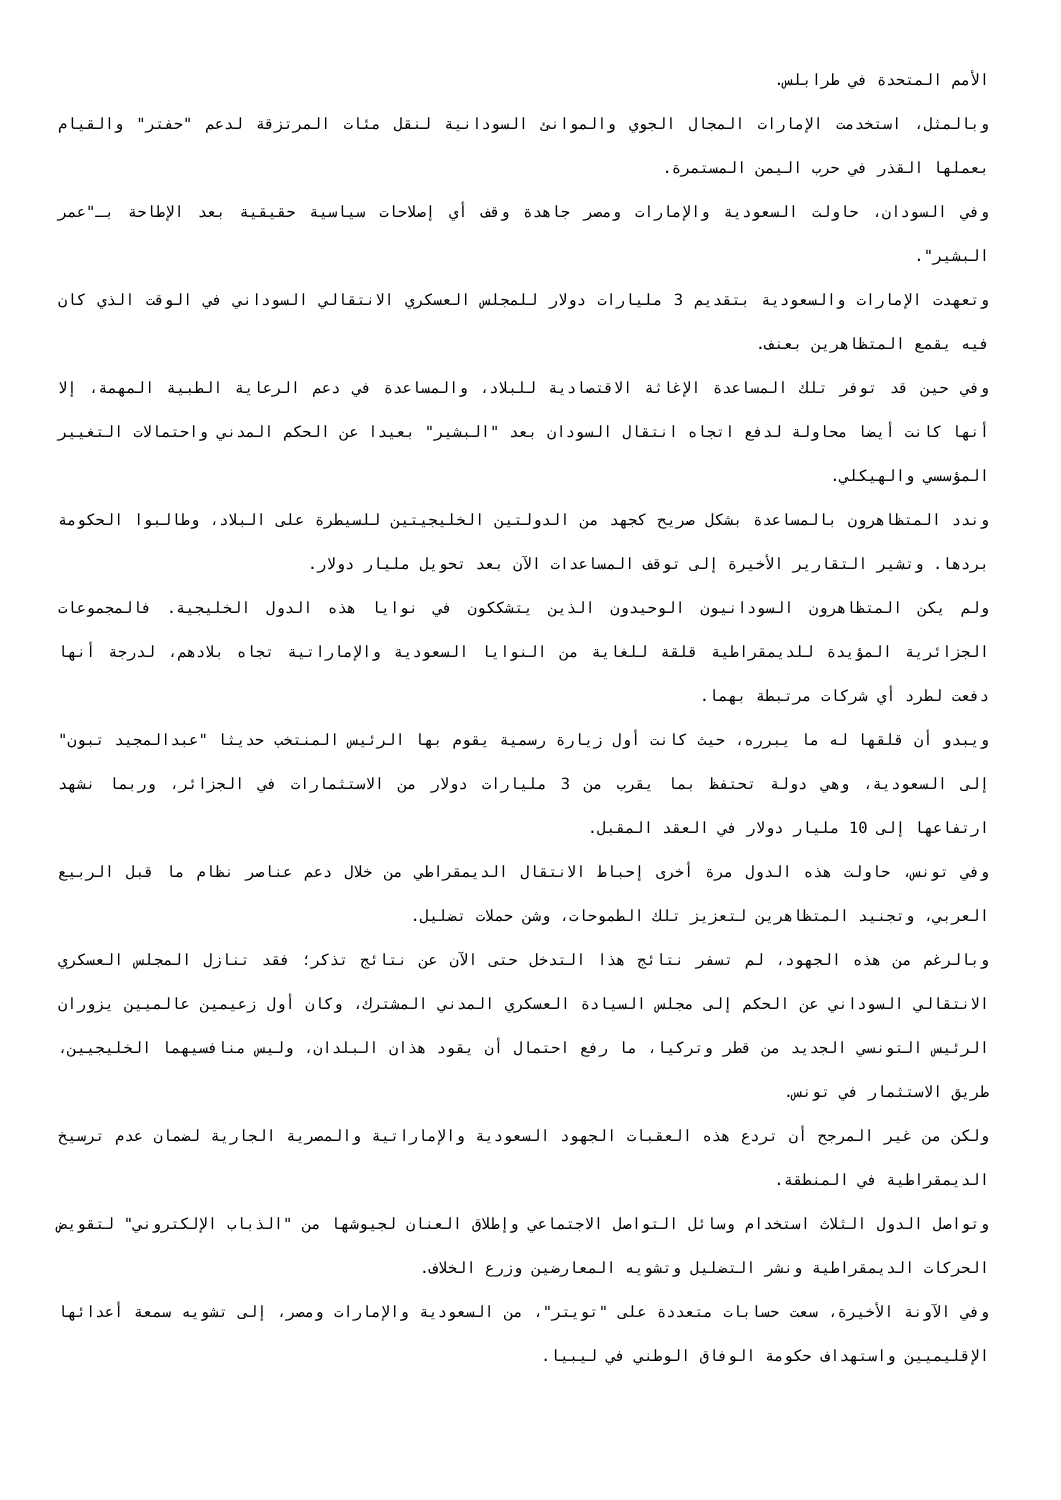الأمم المتحدة في طرابلس.
وبالمثل، استخدمت الإمارات المجال الجوي والموانئ السودانية لنقل مئات المرتزقة لدعم "حفتر" والقيام بعملها القذر في حرب اليمن المستمرة.
وفي السودان، حاولت السعودية والإمارات ومصر جاهدة وقف أي إصلاحات سياسية حقيقية بعد الإطاحة بـ"عمر البشير".
وتعهدت الإمارات والسعودية بتقديم 3 مليارات دولار للمجلس العسكري الانتقالي السوداني في الوقت الذي كان فيه يقمع المتظاهرين بعنف.
وفي حين قد توفر تلك المساعدة الإغاثة الاقتصادية للبلاد، والمساعدة في دعم الرعاية الطبية المهمة، إلا أنها كانت أيضا محاولة لدفع اتجاه انتقال السودان بعد "البشير" بعيدا عن الحكم المدني واحتمالات التغيير المؤسسي والهيكلي.
وندد المتظاهرون بالمساعدة بشكل صريح كجهد من الدولتين الخليجيتين للسيطرة على البلاد، وطالبوا الحكومة بردها. وتشير التقارير الأخيرة إلى توقف المساعدات الآن بعد تحويل مليار دولار.
ولم يكن المتظاهرون السودانيون الوحيدون الذين يتشككون في نوايا هذه الدول الخليجية. فالمجموعات الجزائرية المؤيدة للديمقراطية قلقة للغاية من النوايا السعودية والإماراتية تجاه بلادهم، لدرجة أنها دفعت لطرد أي شركات مرتبطة بهما.
ويبدو أن قلقها له ما يبرره، حيث كانت أول زيارة رسمية يقوم بها الرئيس المنتخب حديثا "عبدالمجيد تبون" إلى السعودية، وهي دولة تحتفظ بما يقرب من 3 مليارات دولار من الاستثمارات في الجزائر، وربما نشهد ارتفاعها إلى 10 مليار دولار في العقد المقبل.
وفي تونس، حاولت هذه الدول مرة أخرى إحباط الانتقال الديمقراطي من خلال دعم عناصر نظام ما قبل الربيع العربي، وتجنيد المتظاهرين لتعزيز تلك الطموحات، وشن حملات تضليل.
وبالرغم من هذه الجهود، لم تسفر نتائج هذا التدخل حتى الآن عن نتائج تذكر؛ فقد تنازل المجلس العسكري الانتقالي السوداني عن الحكم إلى مجلس السيادة العسكري المدني المشترك، وكان أول زعيمين عالميين يزوران الرئيس التونسي الجديد من قطر وتركيا، ما رفع احتمال أن يقود هذان البلدان، وليس منافسيهما الخليجيين، طريق الاستثمار في تونس.
ولكن من غير المرجح أن تردع هذه العقبات الجهود السعودية والإماراتية والمصرية الجارية لضمان عدم ترسيخ الديمقراطية في المنطقة.
وتواصل الدول الثلاث استخدام وسائل التواصل الاجتماعي وإطلاق العنان لجيوشها من "الذباب الإلكتروني" لتقويض الحركات الديمقراطية ونشر التضليل وتشويه المعارضين وزرع الخلاف.
وفي الآونة الأخيرة، سعت حسابات متعددة على "تويتر"، من السعودية والإمارات ومصر، إلى تشويه سمعة أعدائها الإقليميين واستهداف حكومة الوفاق الوطني في ليبيا.